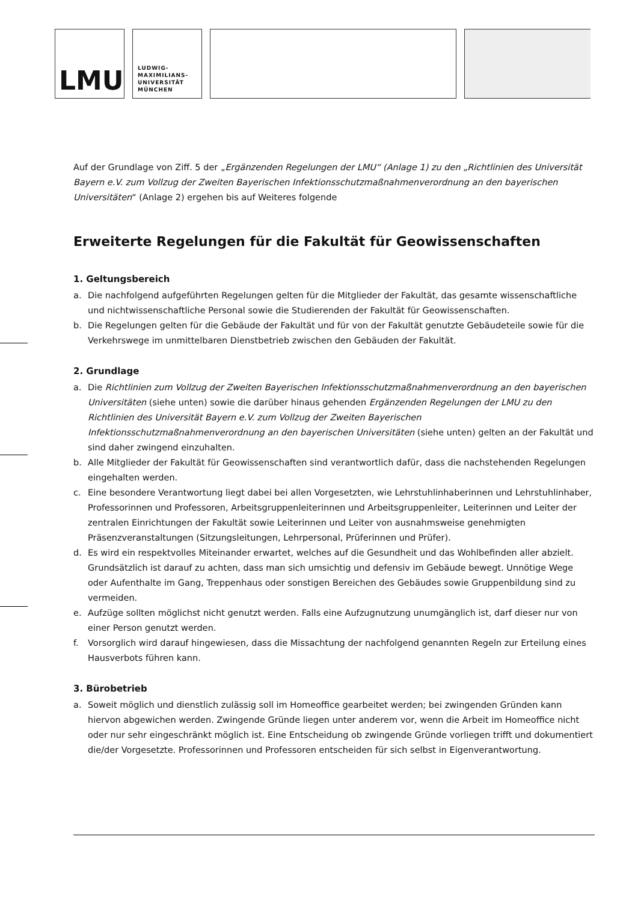LMU
LUDWIG-
MAXIMILIANS-
UNIVERSITÄT
MÜNCHEN
Auf der Grundlage von Ziff. 5 der „Ergänzenden Regelungen der LMU“ (Anlage 1) zu den „Richtlinien des Universität Bayern e.V. zum Vollzug der Zweiten Bayerischen Infektionsschutzmaßnahmenverordnung an den bayerischen Universitäten“ (Anlage 2) ergehen bis auf Weiteres folgende
Erweiterte Regelungen für die Fakultät für Geowissenschaften
1. Geltungsbereich
a. Die nachfolgend aufgeführten Regelungen gelten für die Mitglieder der Fakultät, das gesamte wissenschaftliche und nichtwissenschaftliche Personal sowie die Studierenden der Fakultät für Geowissenschaften.
b. Die Regelungen gelten für die Gebäude der Fakultät und für von der Fakultät genutzte Gebäudeteile sowie für die Verkehrswege im unmittelbaren Dienstbetrieb zwischen den Gebäuden der Fakultät.
2. Grundlage
a. Die Richtlinien zum Vollzug der Zweiten Bayerischen Infektionsschutzmaßnahmenverordnung an den bayerischen Universitäten (siehe unten) sowie die darüber hinaus gehenden Ergänzenden Regelungen der LMU zu den Richtlinien des Universität Bayern e.V. zum Vollzug der Zweiten Bayerischen Infektionsschutzmaßnahmenverordnung an den bayerischen Universitäten (siehe unten) gelten an der Fakultät und sind daher zwingend einzuhalten.
b. Alle Mitglieder der Fakultät für Geowissenschaften sind verantwortlich dafür, dass die nachstehenden Regelungen eingehalten werden.
c. Eine besondere Verantwortung liegt dabei bei allen Vorgesetzten, wie Lehrstuhlinhaberinnen und Lehrstuhlinhaber, Professorinnen und Professoren, Arbeitsgruppenleiterinnen und Arbeitsgruppenleiter, Leiterinnen und Leiter der zentralen Einrichtungen der Fakultät sowie Leiterinnen und Leiter von ausnahmsweise genehmigten Präsenzveranstaltungen (Sitzungsleitungen, Lehrpersonal, Prüferinnen und Prüfer).
d. Es wird ein respektvolles Miteinander erwartet, welches auf die Gesundheit und das Wohlbefinden aller abzielt. Grundsätzlich ist darauf zu achten, dass man sich umsichtig und defensiv im Gebäude bewegt. Unnötige Wege oder Aufenthalte im Gang, Treppenhaus oder sonstigen Bereichen des Gebäudes sowie Gruppenbildung sind zu vermeiden.
e. Aufzüge sollten möglichst nicht genutzt werden. Falls eine Aufzugnutzung unumgänglich ist, darf dieser nur von einer Person genutzt werden.
f. Vorsorglich wird darauf hingewiesen, dass die Missachtung der nachfolgend genannten Regeln zur Erteilung eines Hausverbots führen kann.
3. Bürobetrieb
a. Soweit möglich und dienstlich zulässig soll im Homeoffice gearbeitet werden; bei zwingenden Gründen kann hiervon abgewichen werden. Zwingende Gründe liegen unter anderem vor, wenn die Arbeit im Homeoffice nicht oder nur sehr eingeschränkt möglich ist. Eine Entscheidung ob zwingende Gründe vorliegen trifft und dokumentiert die/der Vorgesetzte. Professorinnen und Professoren entscheiden für sich selbst in Eigenverantwortung.